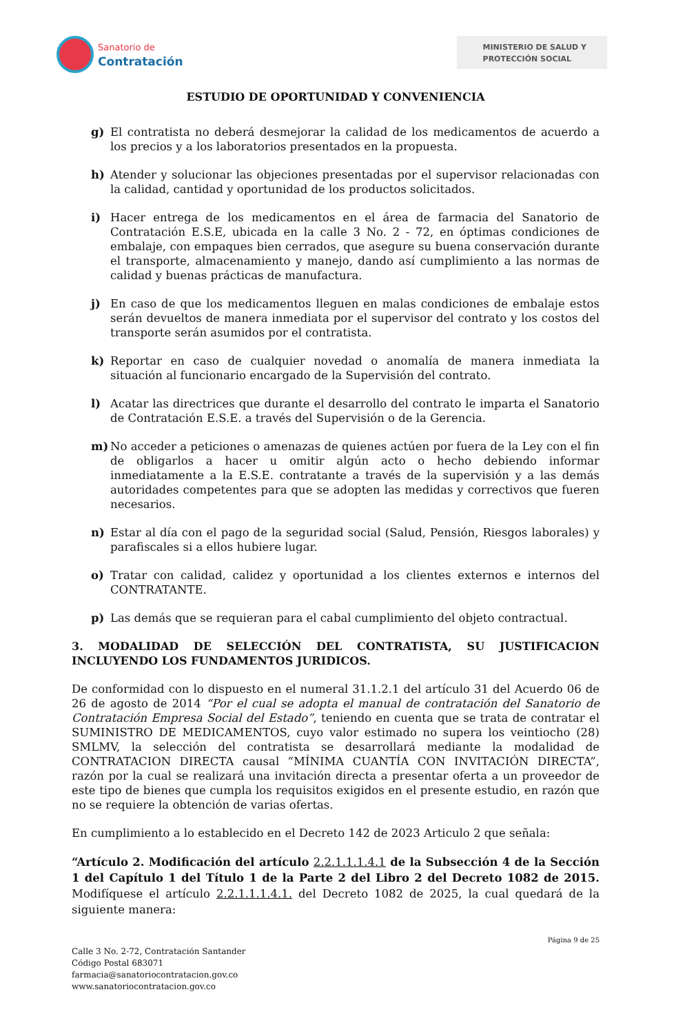Sanatorio de
Contratación
MINISTERIO DE SALUD Y
PROTECCIÓN SOCIAL
ESTUDIO DE OPORTUNIDAD Y CONVENIENCIA
g) El contratista no deberá desmejorar la calidad de los medicamentos de acuerdo a los precios y a los laboratorios presentados en la propuesta.
h) Atender y solucionar las objeciones presentadas por el supervisor relacionadas con la calidad, cantidad y oportunidad de los productos solicitados.
i) Hacer entrega de los medicamentos en el área de farmacia del Sanatorio de Contratación E.S.E, ubicada en la calle 3 No. 2 - 72, en óptimas condiciones de embalaje, con empaques bien cerrados, que asegure su buena conservación durante el transporte, almacenamiento y manejo, dando así cumplimiento a las normas de calidad y buenas prácticas de manufactura.
j) En caso de que los medicamentos lleguen en malas condiciones de embalaje estos serán devueltos de manera inmediata por el supervisor del contrato y los costos del transporte serán asumidos por el contratista.
k) Reportar en caso de cualquier novedad o anomalía de manera inmediata la situación al funcionario encargado de la Supervisión del contrato.
l) Acatar las directrices que durante el desarrollo del contrato le imparta el Sanatorio de Contratación E.S.E. a través del Supervisión o de la Gerencia.
m) No acceder a peticiones o amenazas de quienes actúen por fuera de la Ley con el fin de obligarlos a hacer u omitir algún acto o hecho debiendo informar inmediatamente a la E.S.E. contratante a través de la supervisión y a las demás autoridades competentes para que se adopten las medidas y correctivos que fueren necesarios.
n) Estar al día con el pago de la seguridad social (Salud, Pensión, Riesgos laborales) y parafiscales si a ellos hubiere lugar.
o) Tratar con calidad, calidez y oportunidad a los clientes externos e internos del CONTRATANTE.
p) Las demás que se requieran para el cabal cumplimiento del objeto contractual.
3. MODALIDAD DE SELECCIÓN DEL CONTRATISTA, SU JUSTIFICACION INCLUYENDO LOS FUNDAMENTOS JURIDICOS.
De conformidad con lo dispuesto en el numeral 31.1.2.1 del artículo 31 del Acuerdo 06 de 26 de agosto de 2014 “Por el cual se adopta el manual de contratación del Sanatorio de Contratación Empresa Social del Estado”, teniendo en cuenta que se trata de contratar el SUMINISTRO DE MEDICAMENTOS, cuyo valor estimado no supera los veintiocho (28) SMLMV, la selección del contratista se desarrollará mediante la modalidad de CONTRATACION DIRECTA causal “MÍNIMA CUANTÍA CON INVITACIÓN DIRECTA”, razón por la cual se realizará una invitación directa a presentar oferta a un proveedor de este tipo de bienes que cumpla los requisitos exigidos en el presente estudio, en razón que no se requiere la obtención de varias ofertas.
En cumplimiento a lo establecido en el Decreto 142 de 2023 Articulo 2 que señala:
“Artículo 2. Modificación del artículo 2.2.1.1.1.4.1 de la Subsección 4 de la Sección 1 del Capítulo 1 del Título 1 de la Parte 2 del Libro 2 del Decreto 1082 de 2015. Modifíquese el artículo 2.2.1.1.1.4.1. del Decreto 1082 de 2025, la cual quedará de la siguiente manera:
Página 9 de 25
Calle 3 No. 2-72, Contratación Santander
Código Postal 683071
farmacia@sanatoriocontratacion.gov.co
www.sanatoriocontratacion.gov.co